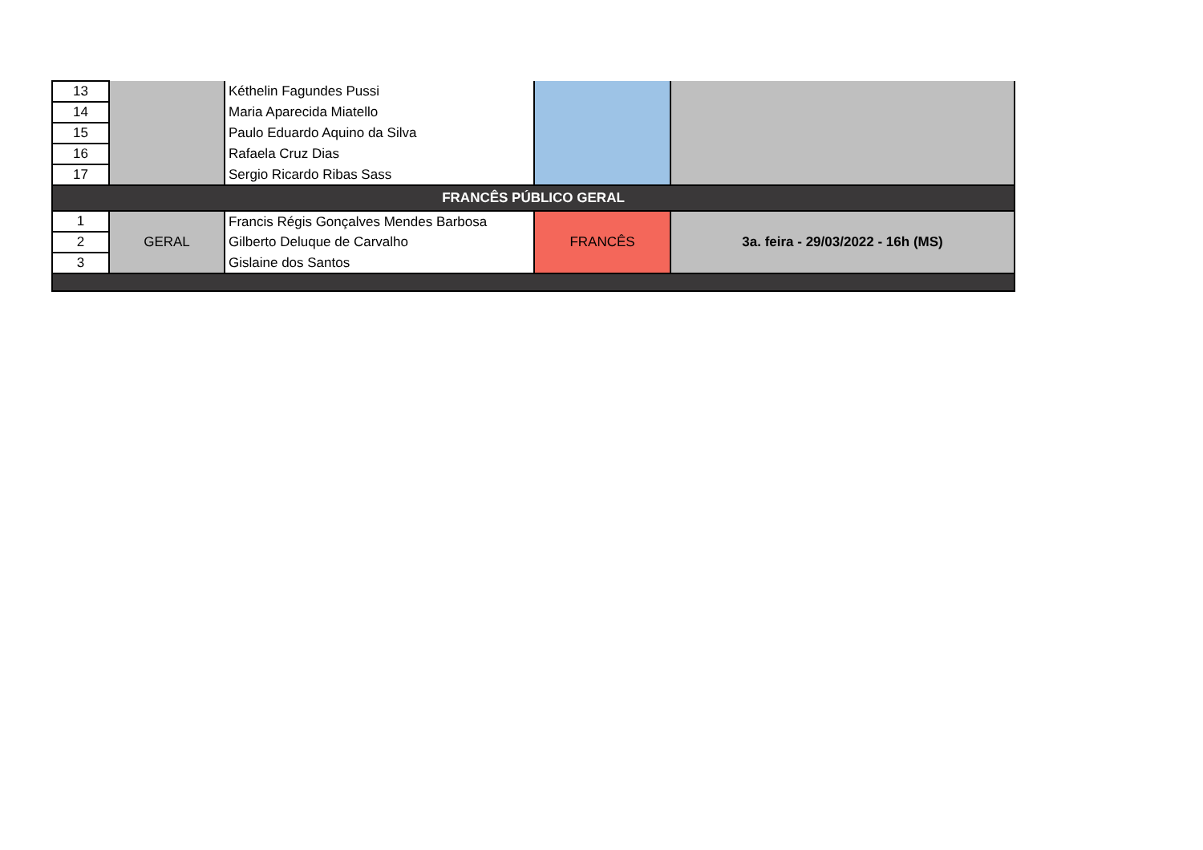| 13 | | Kéthelin Fagundes Pussi | | |
| 14 | | Maria Aparecida Miatello | | |
| 15 | | Paulo Eduardo Aquino da Silva | | |
| 16 | | Rafaela Cruz Dias | | |
| 17 | | Sergio Ricardo Ribas Sass | | |
| FRANCÊS PÚBLICO GERAL | | | | |
| 1 | GERAL | Francis Régis Gonçalves Mendes Barbosa | FRANCÊS | 3a. feira - 29/03/2022 - 16h (MS) |
| 2 | | Gilberto Deluque de Carvalho | | |
| 3 | | Gislaine dos Santos | | |